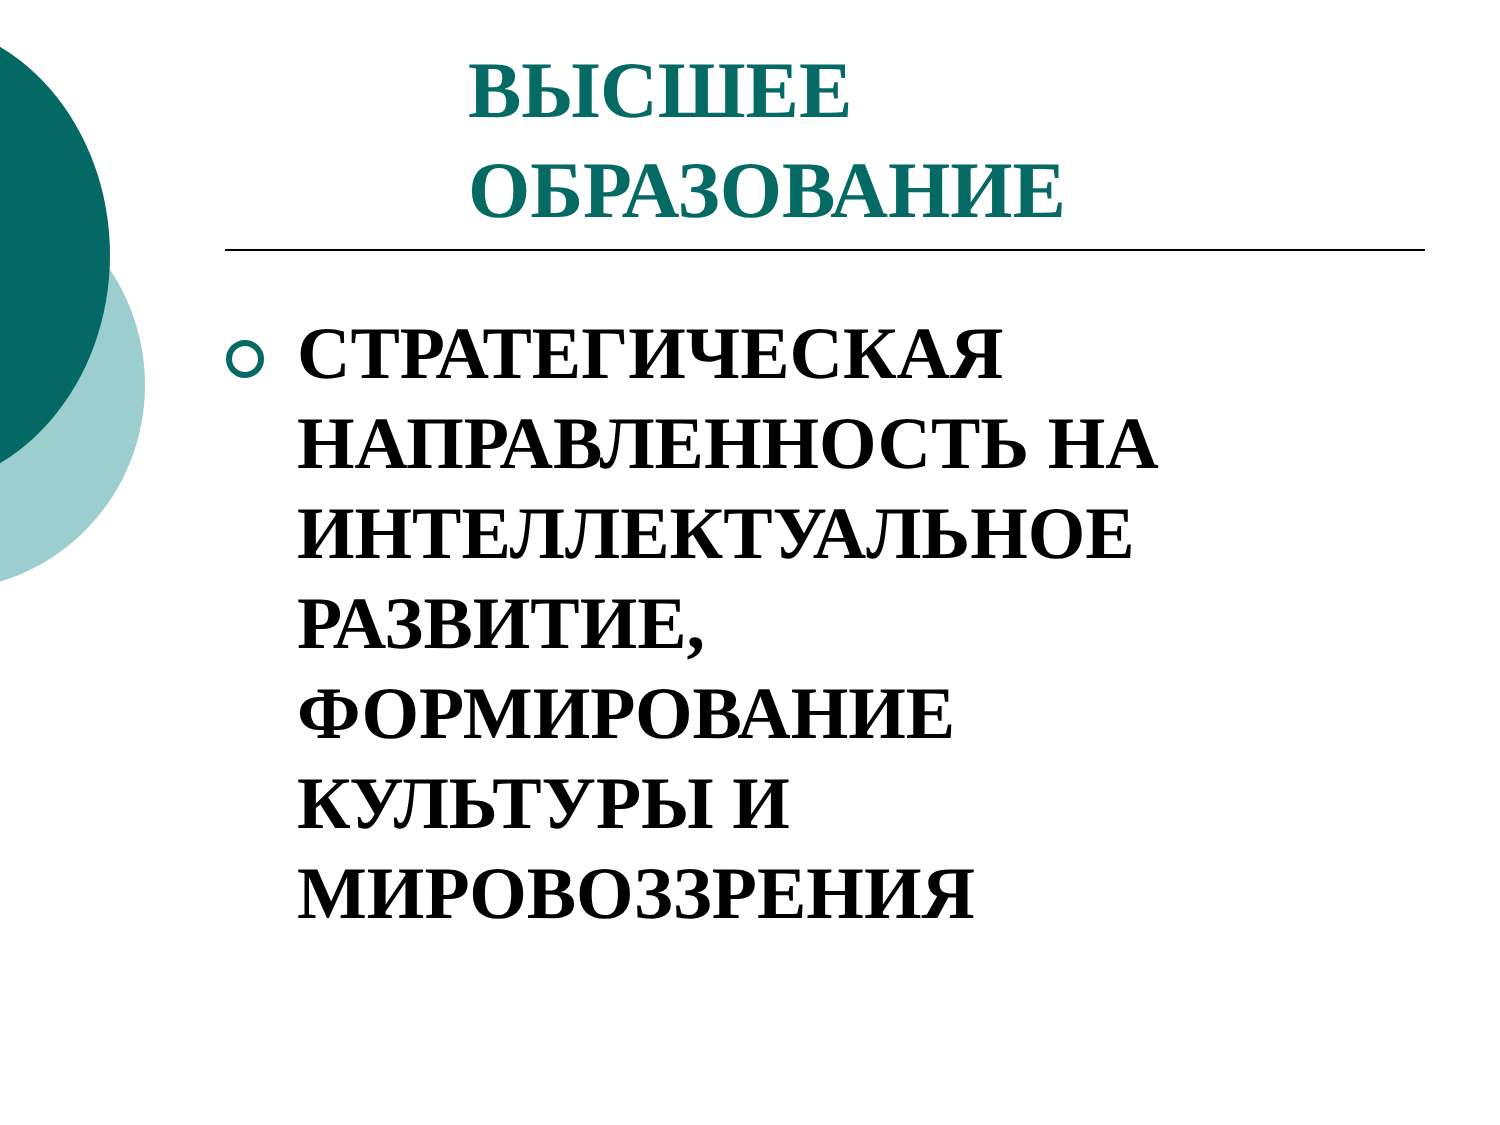ВЫСШЕЕ
ОБРАЗОВАНИЕ
СТРАТЕГИЧЕСКАЯ
НАПРАВЛЕННОСТЬ НА
ИНТЕЛЛЕКТУАЛЬНОЕ
РАЗВИТИЕ,
ФОРМИРОВАНИЕ
КУЛЬТУРЫ И
МИРОВОЗЗРЕНИЯ